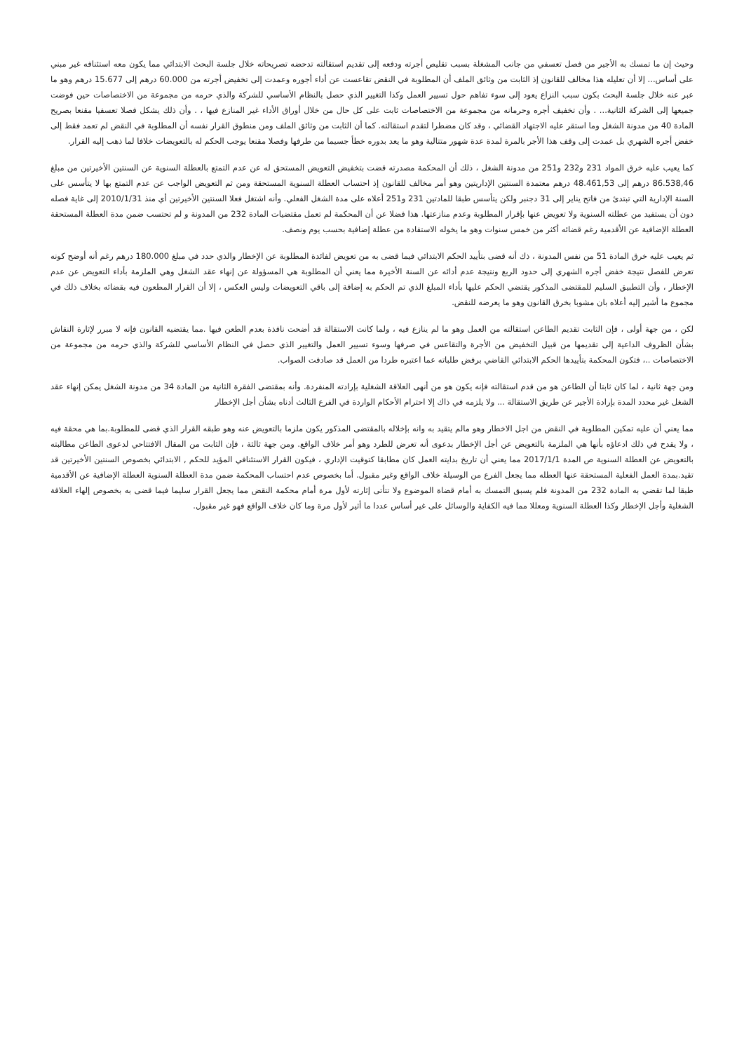وحيث إن ما تمسك به الأجير من فصل تعسفي من جانب المشغلة بسبب تقليص أجرته ودفعه إلى تقديم استقالته تدحضه تصريحاته خلال جلسة البحث الابتدائي مما يكون معه استئنافه غير مبني على أساس... إلا أن تعليله هذا مخالف للقانون إذ الثابت من وثائق الملف أن المطلوبة في النقض تقاعست عن أداء أجوره وعمدت إلى تخفيض أجرته من 60.000 درهم إلى 15.677 درهم وهو ما عبر عنه خلال جلسة البحث بكون سبب النزاع يعود إلى سوء تفاهم حول تسيير العمل وكذا التغيير الذي حصل بالنظام الأساسي للشركة والذي حرمه من مجموعة من الاختصاصات حين فوضت جميعها إلى الشركة الثانية... . وأن تخفيف أجره وحرمانه من مجموعة من الاختصاصات ثابت على كل حال من خلال أوراق الأداء غير المنازع فيها ، . وأن ذلك يشكل فصلا تعسفيا مقنعا بصريح المادة 40 من مدونة الشغل وما استقر عليه الاجتهاد القضائي ، وقد كان مضطرا لتقدم استقالته. كما أن الثابت من وثائق الملف ومن منطوق القرار نفسه أن المطلوبة في النقض لم تعمد فقط إلى خفض أجره الشهري بل عمدت إلى وقف هذا الأجر بالمرة لمدة عدة شهور متتالية وهو ما يعد بدوره خطأ جسيما من طرفها وفصلا مقنعا يوجب الحكم له بالتعويضات خلافا لما ذهب إليه القرار.
كما يعيب عليه خرق المواد 231 و232 و251 من مدونة الشغل ، ذلك أن المحكمة مصدرته قضت بتخفيض التعويض المستحق له عن عدم التمتع بالعطلة السنوية عن السنتين الأخيرتين من مبلغ 86.538,46 درهم إلى 48.461,53 درهم معتمدة السنتين الإداريتين وهو أمر مخالف للقانون إذ احتساب العطلة السنوية المستحقة ومن ثم التعويض الواجب عن عدم التمتع بها لا يتأسس على السنة الإدارية التي تبتدئ من فاتح يناير إلى 31 دجنبر ولكن يتأسس طبقا للمادتين 231 و251 أعلاه على مدة الشغل الفعلي. وأنه اشتغل فعلا السنتين الأخيرتين أي منذ 2010/1/31 إلى غاية فصله دون أن يستفيد من عطلته السنوية ولا تعويض عنها بإقرار المطلوبة وعدم منازعتها. هذا فضلا عن أن المحكمة لم تعمل مقتضيات المادة 232 من المدونة و لم تحتسب ضمن مدة العطلة المستحقة العطلة الإضافية عن الأقدمية رغم قضائه أكثر من خمس سنوات وهو ما يخوله الاستفادة من عطلة إضافية بحسب يوم ونصف.
ثم يعيب عليه خرق المادة 51 من نفس المدونة ، ذك أنه قضى بتأييد الحكم الابتدائي فيما قضى به من تعويض لفائدة المطلوبة عن الإخطار والذي حدد في مبلغ 180.000 درهم رغم أنه أوضح كونه تعرض للفصل نتيجة خفض أجره الشهري إلى حدود الربع ونتيجة عدم أدائه عن السنة الأخيرة مما يعني أن المطلوبة هي المسؤولة عن إنهاء عقد الشغل وهي الملزمة بأداء التعويض عن عدم الإخطار ، وأن التطبيق السليم للمقتضى المذكور يقتضي الحكم عليها بأداء المبلغ الذي تم الحكم به إضافة إلى باقي التعويضات وليس العكس ، إلا أن القرار المطعون فيه بقضائه بخلاف ذلك في مجموع ما أشير إليه أعلاه بان مشوبا بخرق القانون وهو ما يعرضه للنقض.
لكن ، من جهة أولى ، فإن الثابت تقديم الطاعن استقالته من العمل وهو ما لم ينازع فيه ، ولما كانت الاستقالة قد أضحت نافذة بعدم الطعن فيها .مما يقتضيه القانون فإنه لا مبرر لإثارة النقاش بشأن الظروف الداعية إلى تقديمها من قبيل التخفيض من الأجرة والتقاعس في صرفها وسوء تسيير العمل والتغيير الذي حصل في النظام الأساسي للشركة والذي حرمه من مجموعة من الاختصاصات ..، فتكون المحكمة بتأييدها الحكم الابتدائي القاضي برفض طلباته عما اعتبره طردا من العمل قد صادفت الصواب.
ومن جهة ثانية ، لما كان ثابتا أن الطاعن هو من قدم استقالته فإنه يكون هو من أنهى العلاقة الشغلية بإرادته المنفردة. وأنه بمقتضى الفقرة الثانية من المادة 34 من مدونة الشغل يمكن إنهاء عقد الشغل غير محدد المدة بإرادة الأجير عن طريق الاستقالة ... ولا يلزمه في ذاك إلا احترام الأحكام الواردة في الفرع الثالث أدناه بشأن أجل الإخطار
مما يعني أن عليه تمكين المطلوبة في النقض من اجل الاخطار وهو مالم يتقيد به وانه بإخلاله بالمقتضى المذكور يكون ملزما بالتعويض عنه وهو طبقه القرار الذي قضى للمطلوبة.بما هي محقة فيه ، ولا يقدح في ذلك ادعاؤه بأنها هي الملزمة بالتعويض عن أجل الإخطار بدعوى أنه تعرض للطرد وهو أمر خلاف الواقع. ومن جهة ثالثة ، فإن الثابت من المقال الافتتاحي لدعوى الطاعن مطالبته بالتعويض عن العطلة السنوية ص المدة 2017/1/1 مما يعني أن تاريخ بدايته العمل كان مطابقا كتوقيت الإداري ، فيكون القرار الاستئنافي المؤيد للحكم , الابتدائي بخصوص السنتين الأخيرتين قد تقيد.بمدة العمل الفعلية المستحقة عنها العطله مما يجعل الفرع من الوسيلة خلاف الواقع وغير مقبول. أما بخصوص عدم احتساب المحكمة ضمن مدة العطلة السنوية العطلة الإضافية عن الأقدمية طبقا لما تقضي به المادة 232 من المدونة فلم يسبق التمسك به أمام قضاة الموضوع ولا تتأتى إثارته لأول مرة أمام محكمة النقض مما يجعل القرار سليما فيما قضى به بخصوص إلهاء العلاقة الشغلية وأجل الإخطار وكذا العطلة السنوية ومعللا مما فيه الكفاية والوسائل على غير أساس عددا ما أثير لأول مرة وما كان خلاف الواقع فهو غير مقبول.